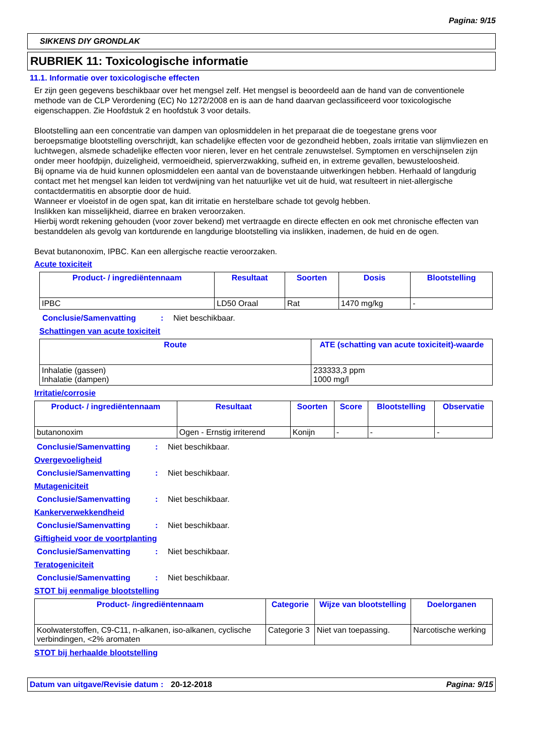Pagina: 9/15
SIKKENS DIY GRONDLAK
RUBRIEK 11: Toxicologische informatie
11.1. Informatie over toxicologische effecten
Er zijn geen gegevens beschikbaar over het mengsel zelf. Het mengsel is beoordeeld aan de hand van de conventionele methode van de CLP Verordening (EC) No 1272/2008 en is aan de hand daarvan geclassificeerd voor toxicologische eigenschappen. Zie Hoofdstuk 2 en hoofdstuk 3 voor details.
Blootstelling aan een concentratie van dampen van oplosmiddelen in het preparaat die de toegestane grens voor beroepsmatige blootstelling overschrijdt, kan schadelijke effecten voor de gezondheid hebben, zoals irritatie van slijmvliezen en luchtwegen, alsmede schadelijke effecten voor nieren, lever en het centrale zenuwstelsel. Symptomen en verschijnselen zijn onder meer hoofdpijn, duizeligheid, vermoeidheid, spierverzwakking, sufheid en, in extreme gevallen, bewusteloosheid.
Bij opname via de huid kunnen oplosmiddelen een aantal van de bovenstaande uitwerkingen hebben. Herhaald of langdurig contact met het mengsel kan leiden tot verdwijning van het natuurlijke vet uit de huid, wat resulteert in niet-allergische contactdermatitis en absorptie door de huid.
Wanneer er vloeistof in de ogen spat, kan dit irritatie en herstelbare schade tot gevolg hebben.
Inslikken kan misselijkheid, diarree en braken veroorzaken.
Hierbij wordt rekening gehouden (voor zover bekend) met vertraagde en directe effecten en ook met chronische effecten van bestanddelen als gevolg van kortdurende en langdurige blootstelling via inslikken, inademen, de huid en de ogen.
Bevat butanonoxim, IPBC. Kan een allergische reactie veroorzaken.
Acute toxiciteit
| Product- / ingrediëntennaam | Resultaat | Soorten | Dosis | Blootstelling |
| --- | --- | --- | --- | --- |
| IPBC | LD50 Oraal | Rat | 1470 mg/kg | - |
Conclusie/Samenvatting: Niet beschikbaar.
Schattingen van acute toxiciteit
| Route | ATE (schatting van acute toxiciteit)-waarde |
| --- | --- |
| Inhalatie (gassen) Inhalatie (dampen) | 233333,3 ppm 1000 mg/l |
Irritatie/corrosie
| Product- / ingrediëntennaam | Resultaat | Soorten | Score | Blootstelling | Observatie |
| --- | --- | --- | --- | --- | --- |
| butanonoxim | Ogen - Ernstig irriterend | Konijn | - | - | - |
Conclusie/Samenvatting: Niet beschikbaar.
Overgevoeligheid
Conclusie/Samenvatting: Niet beschikbaar.
Mutageniciteit
Conclusie/Samenvatting: Niet beschikbaar.
Kankerverwekkendheid
Conclusie/Samenvatting: Niet beschikbaar.
Giftigheid voor de voortplanting
Conclusie/Samenvatting: Niet beschikbaar.
Teratogeniciteit
Conclusie/Samenvatting: Niet beschikbaar.
STOT bij eenmalige blootstelling
| Product- /ingrediëntennaam | Categorie | Wijze van blootstelling | Doelorganen |
| --- | --- | --- | --- |
| Koolwaterstoffen, C9-C11, n-alkanen, iso-alkanen, cyclische verbindingen, <2% aromaten | Categorie 3 | Niet van toepassing. | Narcotische werking |
STOT bij herhaalde blootstelling
Datum van uitgave/Revisie datum: 20-12-2018 Pagina: 9/15